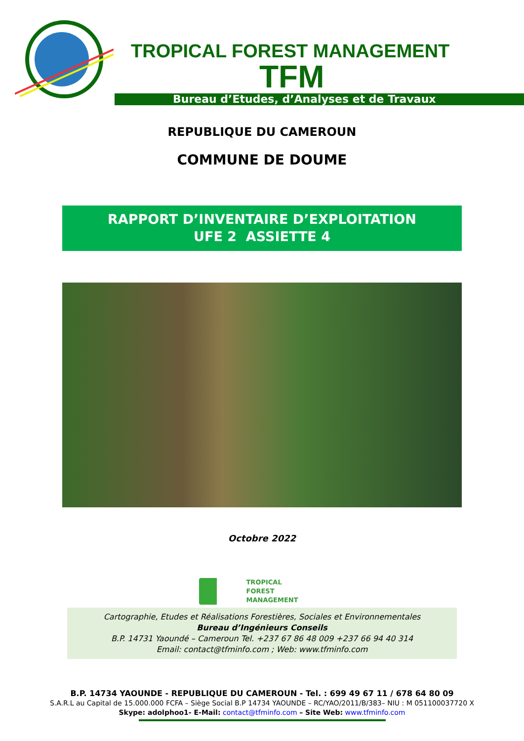TROPICAL FOREST MANAGEMENT
TFM
Bureau d’Etudes, d’Analyses et de Travaux
REPUBLIQUE DU CAMEROUN
COMMUNE DE DOUME
RAPPORT D’INVENTAIRE D’EXPLOITATION
UFE 2 ASSIETTE 4
Octobre 2022
TROPICAL
FOREST
MANAGEMENT
Cartographie, Etudes et Réalisations Forestières, Sociales et Environnementales
Bureau d’Ingénieurs Conseils
B.P. 14731 Yaoundé – Cameroun Tel. +237 67 86 48 009 +237 66 94 40 314
Email: contact@tfminfo.com ; Web: www.tfminfo.com
B.P. 14734 YAOUNDE - REPUBLIQUE DU CAMEROUN - Tel. : 699 49 67 11 / 678 64 80 09
S.A.R.L au Capital de 15.000.000 FCFA – Siège Social B.P 14734 YAOUNDE – RC/YAO/2011/B/383– NIU : M 051100037720 X
Skype: adolphoo1- E-Mail: contact@tfminfo.com – Site Web: www.tfminfo.com